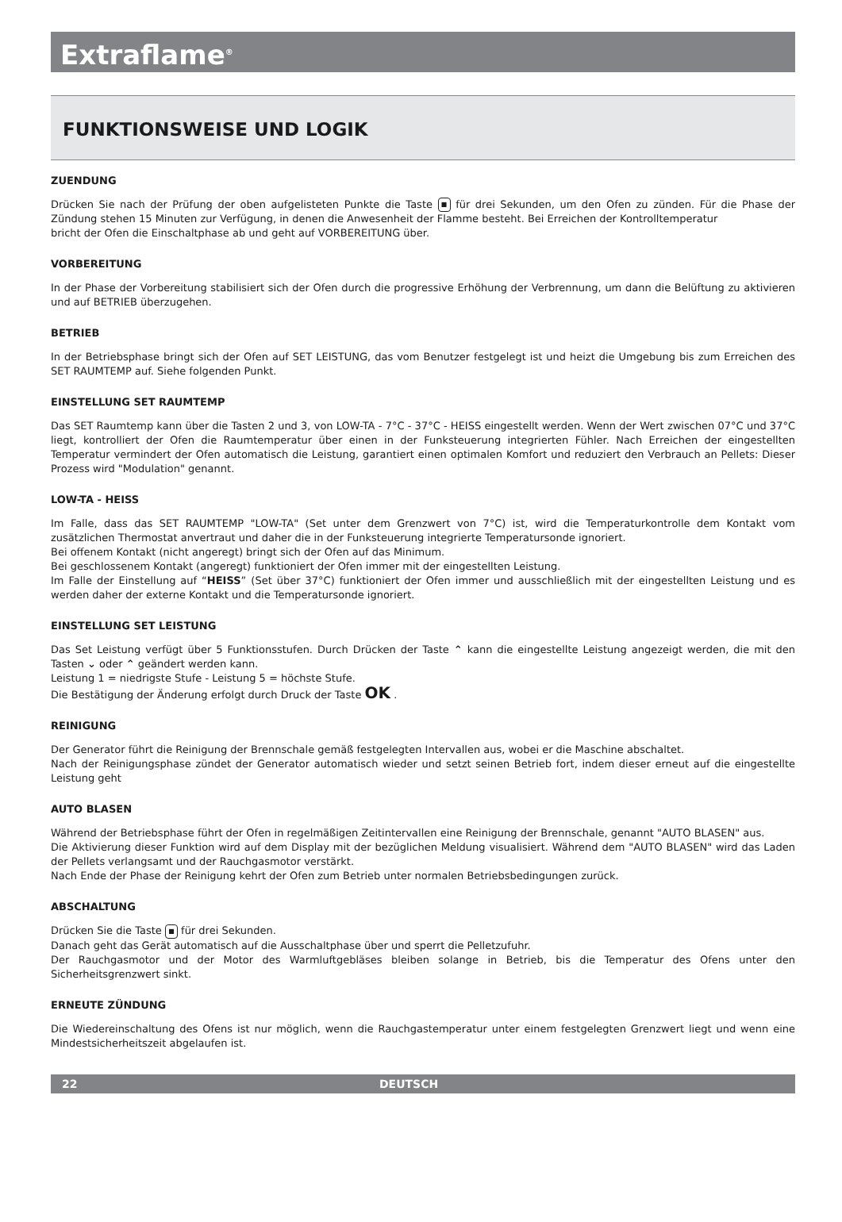Extraflame<sup>®</sup>
FUNKTIONSWEISE UND LOGIK
ZUENDUNG
Drücken Sie nach der Prüfung der oben aufgelisteten Punkte die Taste ■ für drei Sekunden, um den Ofen zu zünden. Für die Phase der Zündung stehen 15 Minuten zur Verfügung, in denen die Anwesenheit der Flamme besteht. Bei Erreichen der Kontrolltemperatur
bricht der Ofen die Einschaltphase ab und geht auf VORBEREITUNG über.
VORBEREITUNG
In der Phase der Vorbereitung stabilisiert sich der Ofen durch die progressive Erhöhung der Verbrennung, um dann die Belüftung zu aktivieren und auf BETRIEB überzugehen.
BETRIEB
In der Betriebsphase bringt sich der Ofen auf SET LEISTUNG, das vom Benutzer festgelegt ist und heizt die Umgebung bis zum Erreichen des SET RAUMTEMP auf. Siehe folgenden Punkt.
EINSTELLUNG SET RAUMTEMP
Das SET Raumtemp kann über die Tasten 2 und 3, von LOW-TA - 7°C - 37°C - HEISS eingestellt werden. Wenn der Wert zwischen 07°C und 37°C liegt, kontrolliert der Ofen die Raumtemperatur über einen in der Funksteuerung integrierten Fühler. Nach Erreichen der eingestellten Temperatur vermindert der Ofen automatisch die Leistung, garantiert einen optimalen Komfort und reduziert den Verbrauch an Pellets: Dieser Prozess wird "Modulation" genannt.
LOW-TA - HEISS
Im Falle, dass das SET RAUMTEMP "LOW-TA" (Set unter dem Grenzwert von 7°C) ist, wird die Temperaturkontrolle dem Kontakt vom zusätzlichen Thermostat anvertraut und daher die in der Funksteuerung integrierte Temperatursonde ignoriert.
Bei offenem Kontakt (nicht angeregt) bringt sich der Ofen auf das Minimum.
Bei geschlossenem Kontakt (angeregt) funktioniert der Ofen immer mit der eingestellten Leistung.
Im Falle der Einstellung auf “HEISS” (Set über 37°C) funktioniert der Ofen immer und ausschließlich mit der eingestellten Leistung und es werden daher der externe Kontakt und die Temperatursonde ignoriert.
EINSTELLUNG SET LEISTUNG
Das Set Leistung verfügt über 5 Funktionsstufen. Durch Drücken der Taste ⌃ kann die eingestellte Leistung angezeigt werden, die mit den Tasten ⌄ oder ⌃ geändert werden kann.
Leistung 1 = niedrigste Stufe - Leistung 5 = höchste Stufe.
Die Bestätigung der Änderung erfolgt durch Druck der Taste OK .
REINIGUNG
Der Generator führt die Reinigung der Brennschale gemäß festgelegten Intervallen aus, wobei er die Maschine abschaltet.
Nach der Reinigungsphase zündet der Generator automatisch wieder und setzt seinen Betrieb fort, indem dieser erneut auf die eingestellte Leistung geht
AUTO BLASEN
Während der Betriebsphase führt der Ofen in regelmäßigen Zeitintervallen eine Reinigung der Brennschale, genannt "AUTO BLASEN" aus.
Die Aktivierung dieser Funktion wird auf dem Display mit der bezüglichen Meldung visualisiert. Während dem "AUTO BLASEN" wird das Laden der Pellets verlangsamt und der Rauchgasmotor verstärkt.
Nach Ende der Phase der Reinigung kehrt der Ofen zum Betrieb unter normalen Betriebsbedingungen zurück.
ABSCHALTUNG
Drücken Sie die Taste ■ für drei Sekunden.
Danach geht das Gerät automatisch auf die Ausschaltphase über und sperrt die Pelletzufuhr.
Der Rauchgasmotor und der Motor des Warmluftgebläses bleiben solange in Betrieb, bis die Temperatur des Ofens unter den Sicherheitsgrenzwert sinkt.
ERNEUTE ZÜNDUNG
Die Wiedereinschaltung des Ofens ist nur möglich, wenn die Rauchgastemperatur unter einem festgelegten Grenzwert liegt und wenn eine Mindestsicherheitszeit abgelaufen ist.
22 DEUTSCH